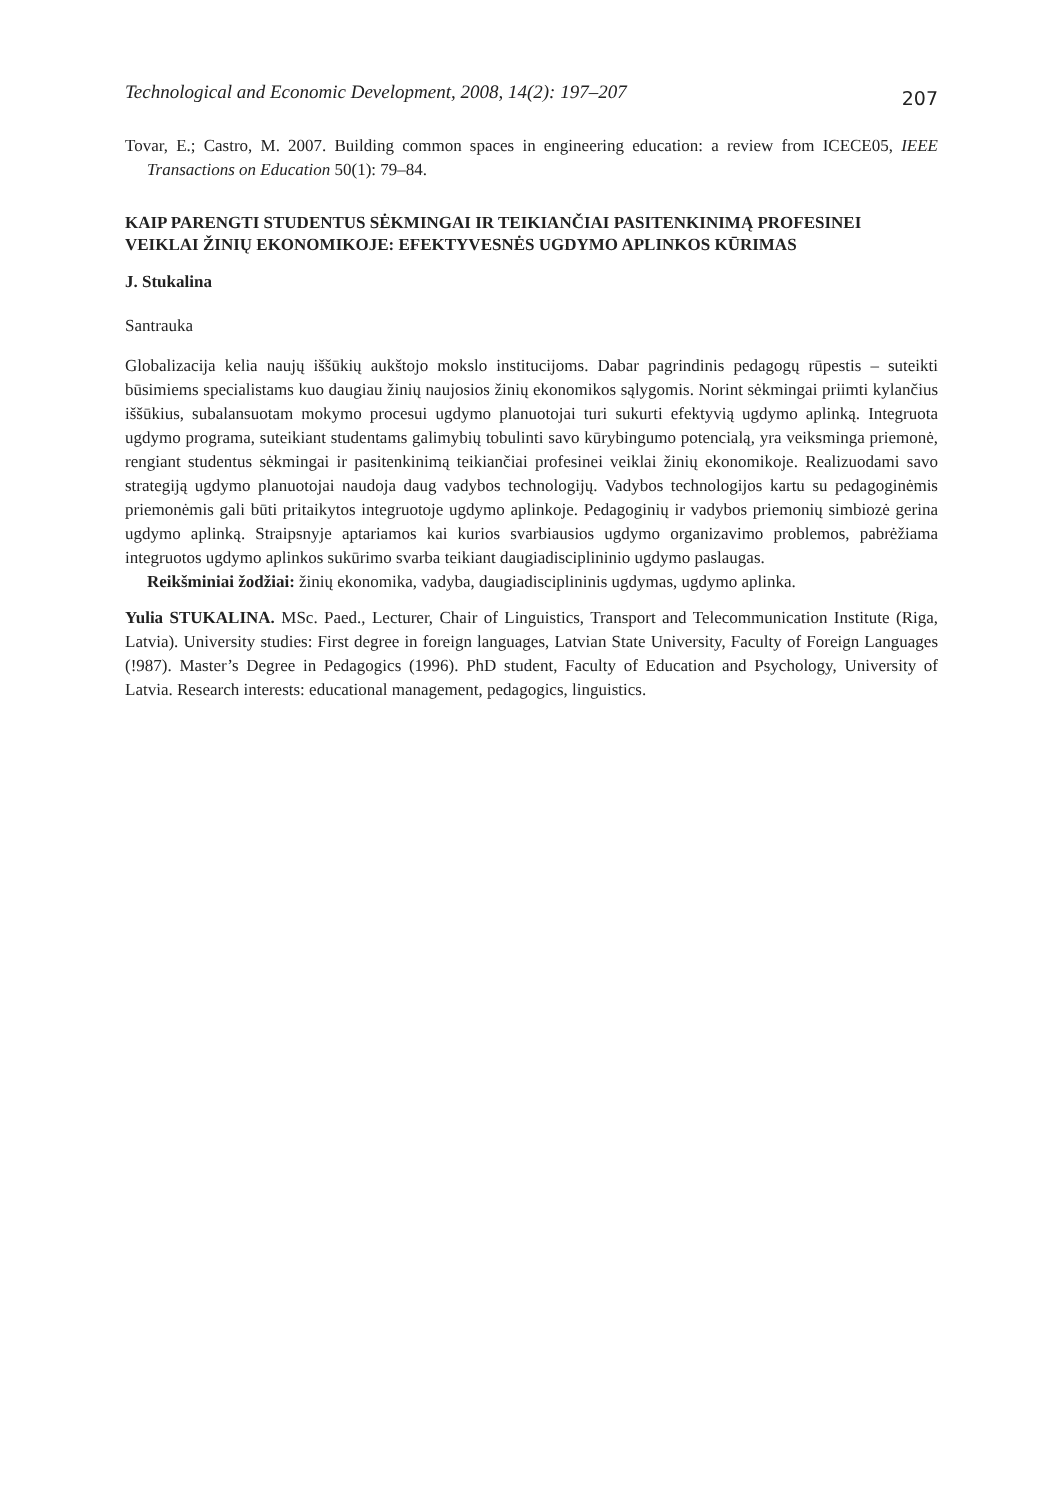Technological and Economic Development, 2008, 14(2): 197–207 207
Tovar, E.; Castro, M. 2007. Building common spaces in engineering education: a review from ICECE05, IEEE Transactions on Education 50(1): 79–84.
KAIP PARENGTI STUDENTUS SĖKMINGAI IR TEIKIANČIAI PASITENKINIMĄ PROFESINEI VEIKLAI ŽINIŲ EKONOMIKOJE: EFEKTYVESNĖS UGDYMO APLINKOS KŪRIMAS
J. Stukalina
Santrauka
Globalizacija kelia naujų iššūkių aukštojo mokslo institucijoms. Dabar pagrindinis pedagogų rūpestis – suteikti būsimiems specialistams kuo daugiau žinių naujosios žinių ekonomikos sąlygomis. Norint sėkmingai priimti kylančius iššūkius, subalansuotam mokymo procesui ugdymo planuotojai turi sukurti efektyvią ugdymo aplinką. Integruota ugdymo programa, suteikiant studentams galimybių tobulinti savo kūrybingumo potencialą, yra veiksminga priemonė, rengiant studentus sėkmingai ir pasitenkinimą teikiančiai profesinei veiklai žinių ekonomikoje. Realizuodami savo strategiją ugdymo planuotojai naudoja daug vadybos technologijų. Vadybos technologijos kartu su pedagoginėmis priemonėmis gali būti pritaikytos integruotoje ugdymo aplinkoje. Pedagoginių ir vadybos priemonių simbiozė gerina ugdymo aplinką. Straipsnyje aptariamos kai kurios svarbiausios ugdymo organizavimo problemos, pabrėžiama integruotos ugdymo aplinkos sukūrimo svarba teikiant daugiadisciplininio ugdymo paslaugas.
Reikšminiai žodžiai: žinių ekonomika, vadyba, daugiadisciplininis ugdymas, ugdymo aplinka.
Yulia STUKALINA. MSc. Paed., Lecturer, Chair of Linguistics, Transport and Telecommunication Institute (Riga, Latvia). University studies: First degree in foreign languages, Latvian State University, Faculty of Foreign Languages (!987). Master’s Degree in Pedagogics (1996). PhD student, Faculty of Education and Psychology, University of Latvia. Research interests: educational management, pedagogics, linguistics.